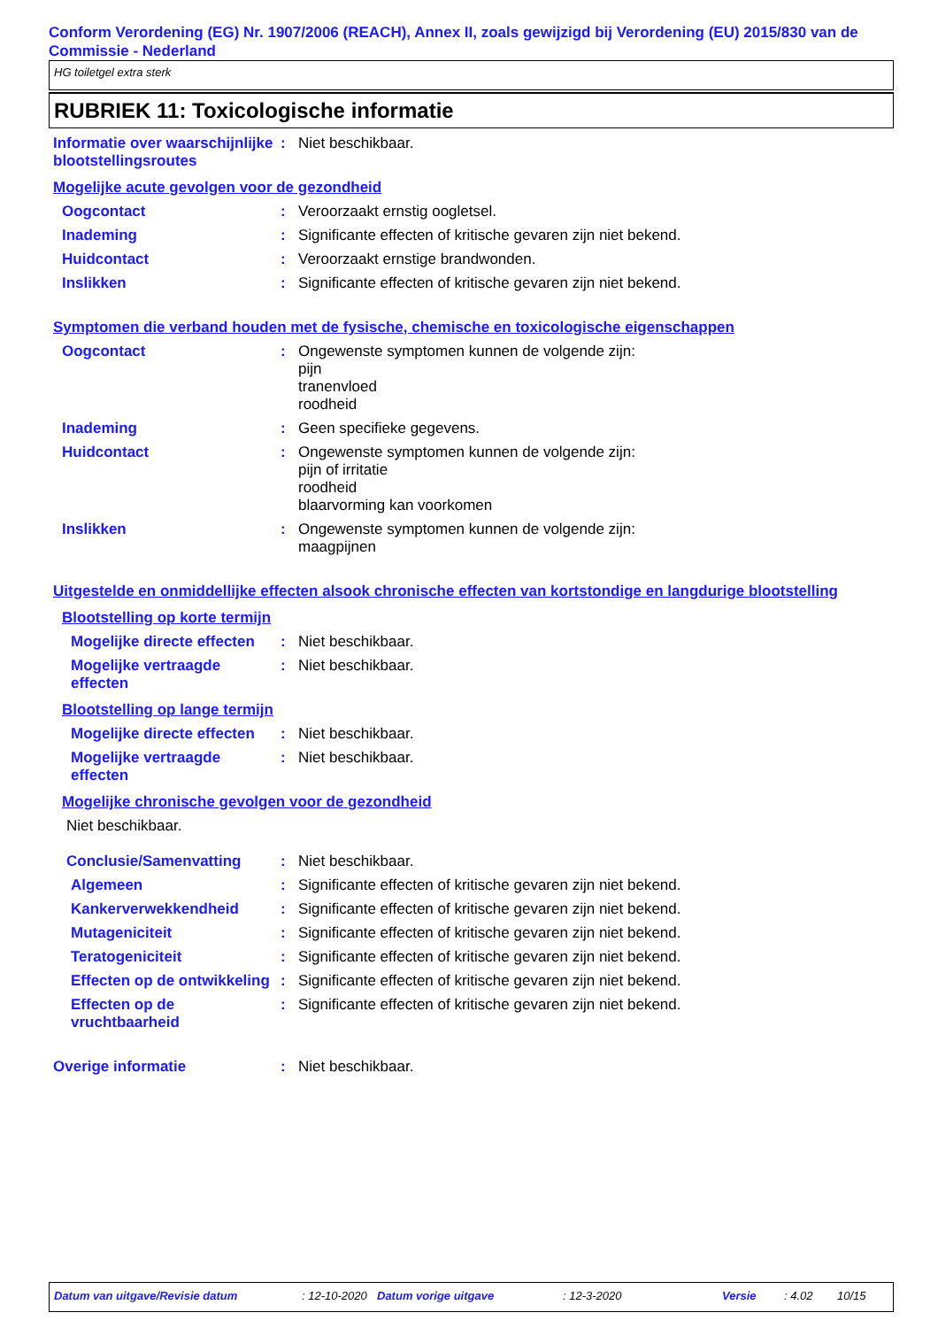Conform Verordening (EG) Nr. 1907/2006 (REACH), Annex II, zoals gewijzigd bij Verordening (EU) 2015/830 van de Commissie - Nederland
HG toiletgel extra sterk
RUBRIEK 11: Toxicologische informatie
Informatie over waarschijnlijke blootstellingsroutes
: Niet beschikbaar.
Mogelijke acute gevolgen voor de gezondheid
Oogcontact : Veroorzaakt ernstig oogletsel.
Inademing : Significante effecten of kritische gevaren zijn niet bekend.
Huidcontact : Veroorzaakt ernstige brandwonden.
Inslikken : Significante effecten of kritische gevaren zijn niet bekend.
Symptomen die verband houden met de fysische, chemische en toxicologische eigenschappen
Oogcontact : Ongewenste symptomen kunnen de volgende zijn:
pijn
tranenvloed
roodheid
Inademing : Geen specifieke gegevens.
Huidcontact : Ongewenste symptomen kunnen de volgende zijn:
pijn of irritatie
roodheid
blaarvorming kan voorkomen
Inslikken : Ongewenste symptomen kunnen de volgende zijn:
maagpijnen
Uitgestelde en onmiddellijke effecten alsook chronische effecten van kortstondige en langdurige blootstelling
Blootstelling op korte termijn
Mogelijke directe effecten
: Niet beschikbaar.
Mogelijke vertraagde effecten
: Niet beschikbaar.
Blootstelling op lange termijn
Mogelijke directe effecten
: Niet beschikbaar.
Mogelijke vertraagde effecten
: Niet beschikbaar.
Mogelijke chronische gevolgen voor de gezondheid
Niet beschikbaar.
Conclusie/Samenvatting : Niet beschikbaar.
Algemeen : Significante effecten of kritische gevaren zijn niet bekend.
Kankerverwekkendheid : Significante effecten of kritische gevaren zijn niet bekend.
Mutageniciteit : Significante effecten of kritische gevaren zijn niet bekend.
Teratogeniciteit : Significante effecten of kritische gevaren zijn niet bekend.
Effecten op de ontwikkeling
: Significante effecten of kritische gevaren zijn niet bekend.
Effecten op de vruchtbaarheid
: Significante effecten of kritische gevaren zijn niet bekend.
Overige informatie : Niet beschikbaar.
Datum van uitgave/Revisie datum: 12-10-2020 Datum vorige uitgave: 12-3-2020 Versie: 4.02 10/15